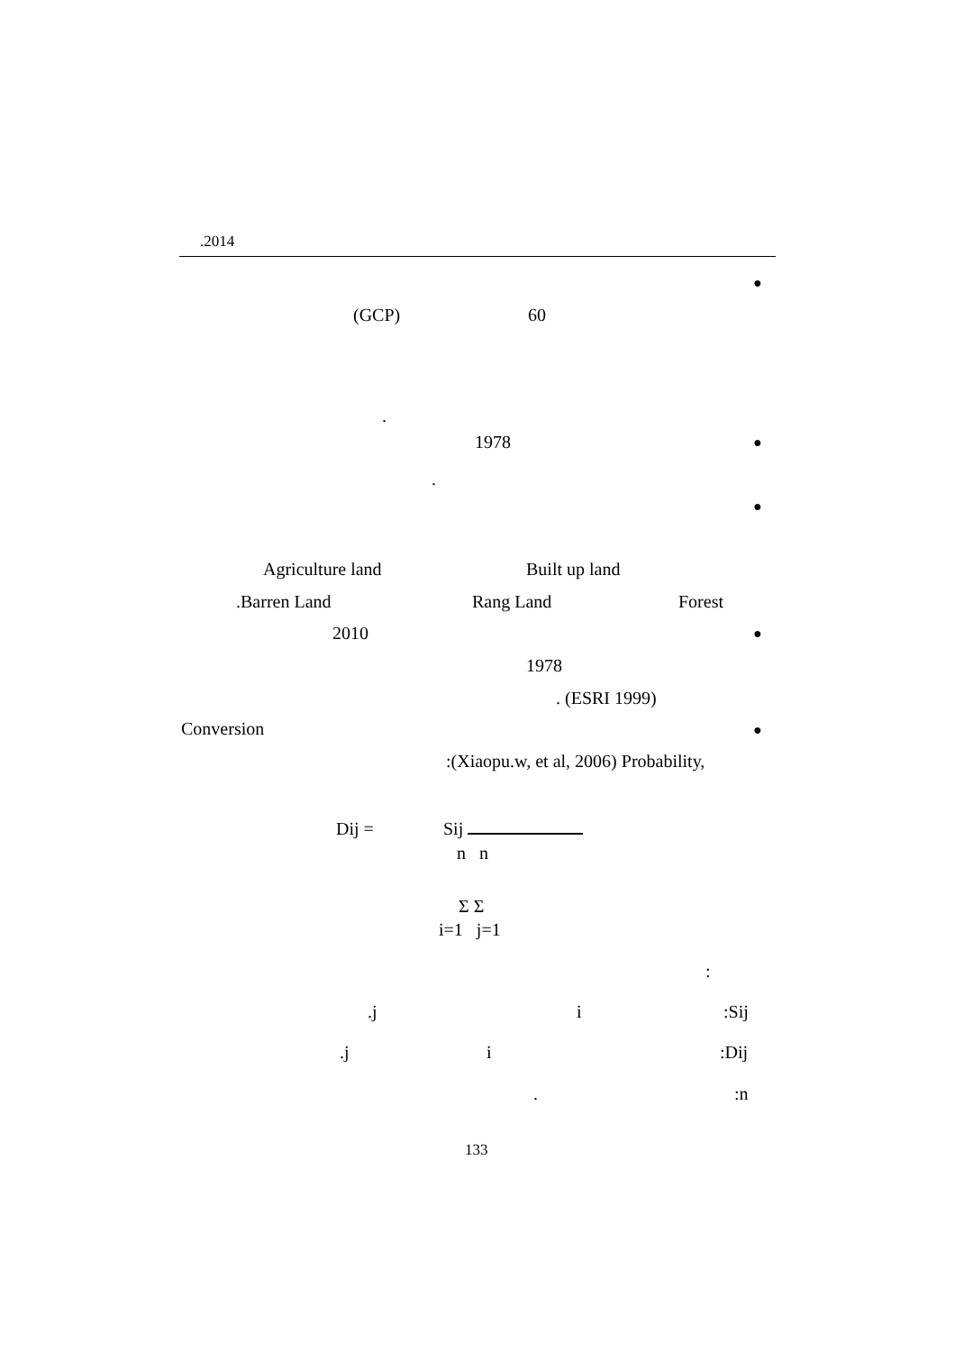.2014
●
(GCP) 60
.
●
1978
.
●
Agriculture land Built up land
.Barren Land Rang Land Forest
●
2010
1978
. (ESRI 1999)
●
Conversion
:(Xiaopu.w, et al, 2006) Probability,
Dij = Sij
n n
Σ Σ
i=1 j=1
:
:Sij
i
.j
:Dij
i
.j
:n
.
133